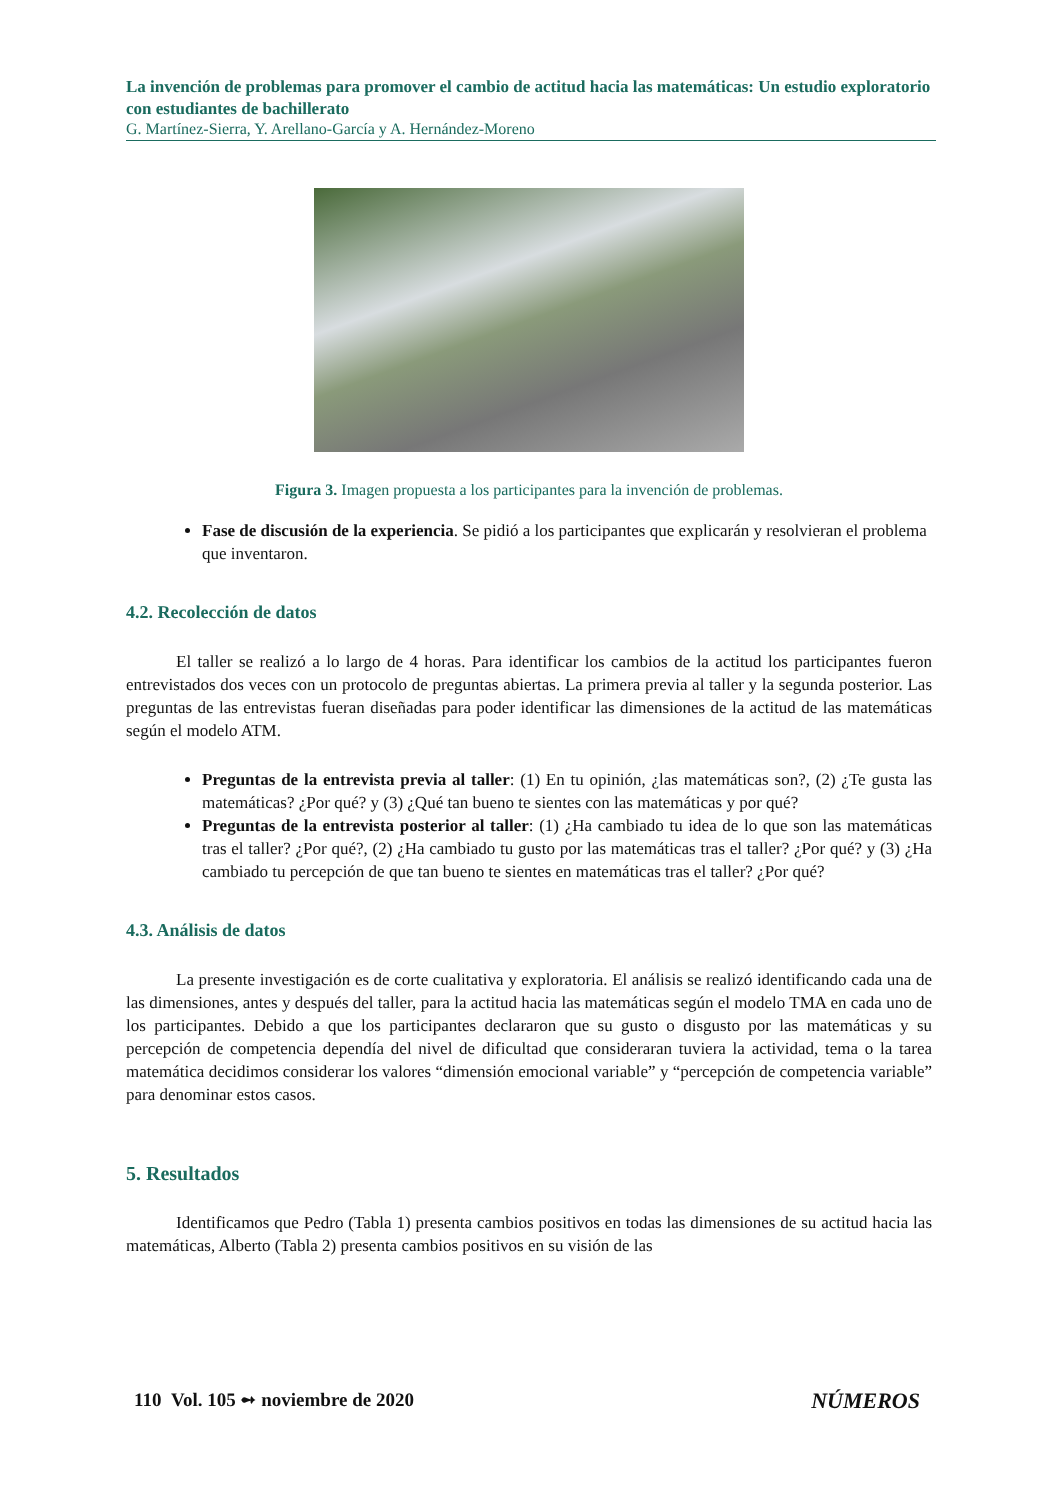La invención de problemas para promover el cambio de actitud hacia las matemáticas: Un estudio exploratorio con estudiantes de bachillerato
G. Martínez-Sierra, Y. Arellano-García y A. Hernández-Moreno
Figura 3. Imagen propuesta a los participantes para la invención de problemas.
Fase de discusión de la experiencia. Se pidió a los participantes que explicarán y resolvieran el problema que inventaron.
4.2. Recolección de datos
El taller se realizó a lo largo de 4 horas. Para identificar los cambios de la actitud los participantes fueron entrevistados dos veces con un protocolo de preguntas abiertas. La primera previa al taller y la segunda posterior. Las preguntas de las entrevistas fueran diseñadas para poder identificar las dimensiones de la actitud de las matemáticas según el modelo ATM.
Preguntas de la entrevista previa al taller: (1) En tu opinión, ¿las matemáticas son?, (2) ¿Te gusta las matemáticas? ¿Por qué? y (3) ¿Qué tan bueno te sientes con las matemáticas y por qué?
Preguntas de la entrevista posterior al taller: (1) ¿Ha cambiado tu idea de lo que son las matemáticas tras el taller? ¿Por qué?, (2) ¿Ha cambiado tu gusto por las matemáticas tras el taller? ¿Por qué? y (3) ¿Ha cambiado tu percepción de que tan bueno te sientes en matemáticas tras el taller? ¿Por qué?
4.3. Análisis de datos
La presente investigación es de corte cualitativa y exploratoria. El análisis se realizó identificando cada una de las dimensiones, antes y después del taller, para la actitud hacia las matemáticas según el modelo TMA en cada uno de los participantes. Debido a que los participantes declararon que su gusto o disgusto por las matemáticas y su percepción de competencia dependía del nivel de dificultad que consideraran tuviera la actividad, tema o la tarea matemática decidimos considerar los valores “dimensión emocional variable” y “percepción de competencia variable” para denominar estos casos.
5. Resultados
Identificamos que Pedro (Tabla 1) presenta cambios positivos en todas las dimensiones de su actitud hacia las matemáticas, Alberto (Tabla 2) presenta cambios positivos en su visión de las
110 Vol. 105 ➻ noviembre de 2020 NÚMEROS